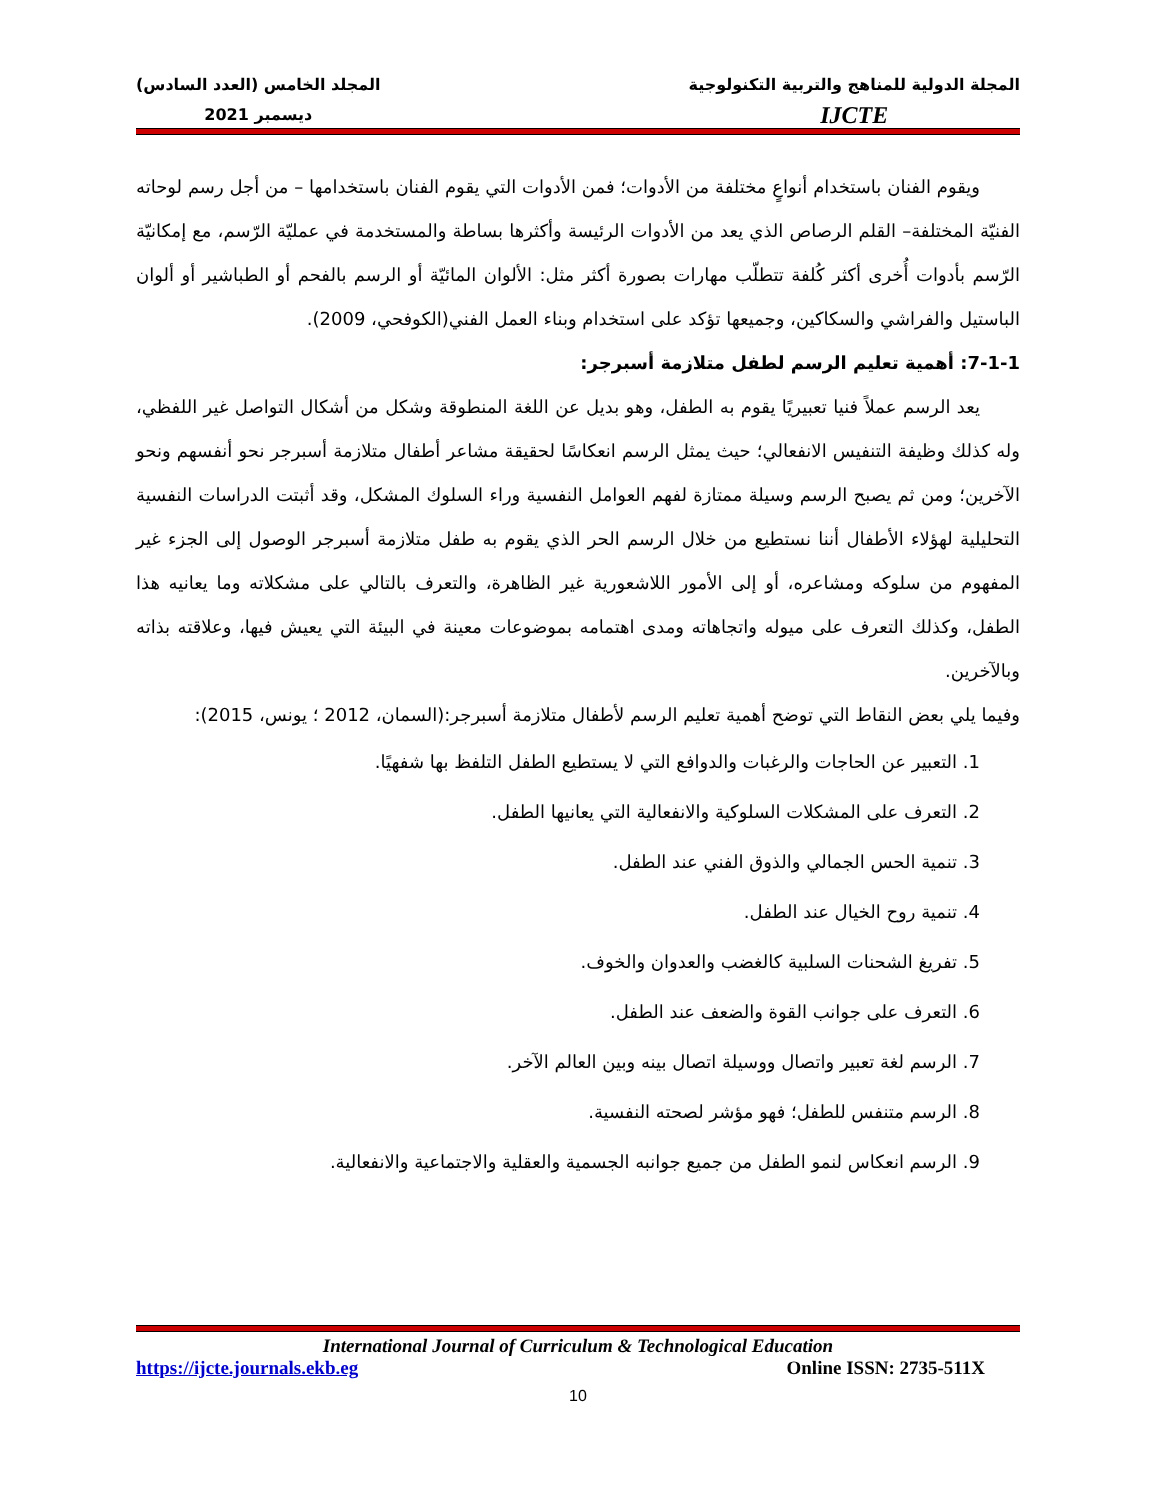المجلة الدولية للمناهج والتربية التكنولوجية
IJCTE
المجلد الخامس (العدد السادس)
ديسمبر 2021
ويقوم الفنان باستخدام أنواعٍ مختلفة من الأدوات؛ فمن الأدوات التي يقوم الفنان باستخدامها – من أجل رسم لوحاته الفنيّة المختلفة– القلم الرصاص الذي يعد من الأدوات الرئيسة وأكثرها بساطة والمستخدمة في عمليّة الرّسم، مع إمكانيّة الرّسم بأدوات أُخرى أكثر كُلفة تتطلّب مهارات بصورة أكثر مثل: الألوان المائيّة أو الرسم بالفحم أو الطباشير أو ألوان الباستيل والفراشي والسكاكين، وجميعها تؤكد على استخدام وبناء العمل الفني(الكوفحي، 2009).
7-1-1: أهمية تعليم الرسم لطفل متلازمة أسبرجر:
يعد الرسم عملاً فنيا تعبيريًا يقوم به الطفل، وهو بديل عن اللغة المنطوقة وشكل من أشكال التواصل غير اللفظي، وله كذلك وظيفة التنفيس الانفعالي؛ حيث يمثل الرسم انعكاسًا لحقيقة مشاعر أطفال متلازمة أسبرجر نحو أنفسهم ونحو الآخرين؛ ومن ثم يصبح الرسم وسيلة ممتازة لفهم العوامل النفسية وراء السلوك المشكل، وقد أثبتت الدراسات النفسية التحليلية لهؤلاء الأطفال أننا نستطيع من خلال الرسم الحر الذي يقوم به طفل متلازمة أسبرجر الوصول إلى الجزء غير المفهوم من سلوكه ومشاعره، أو إلى الأمور اللاشعورية غير الظاهرة، والتعرف بالتالي على مشكلاته وما يعانيه هذا الطفل، وكذلك التعرف على ميوله واتجاهاته ومدى اهتمامه بموضوعات معينة في البيئة التي يعيش فيها، وعلاقته بذاته وبالآخرين.
وفيما يلي بعض النقاط التي توضح أهمية تعليم الرسم لأطفال متلازمة أسبرجر:(السمان، 2012 ؛ يونس، 2015):
1. التعبير عن الحاجات والرغبات والدوافع التي لا يستطيع الطفل التلفظ بها شفهيًا.
2. التعرف على المشكلات السلوكية والانفعالية التي يعانيها الطفل.
3. تنمية الحس الجمالي والذوق الفني عند الطفل.
4. تنمية روح الخيال عند الطفل.
5. تفريغ الشحنات السلبية كالغضب والعدوان والخوف.
6. التعرف على جوانب القوة والضعف عند الطفل.
7. الرسم لغة تعبير واتصال ووسيلة اتصال بينه وبين العالم الآخر.
8. الرسم متنفس للطفل؛ فهو مؤشر لصحته النفسية.
9. الرسم انعكاس لنمو الطفل من جميع جوانبه الجسمية والعقلية والاجتماعية والانفعالية.
International Journal of Curriculum & Technological Education
https://ijcte.journals.ekb.eg Online ISSN: 2735-511X
10